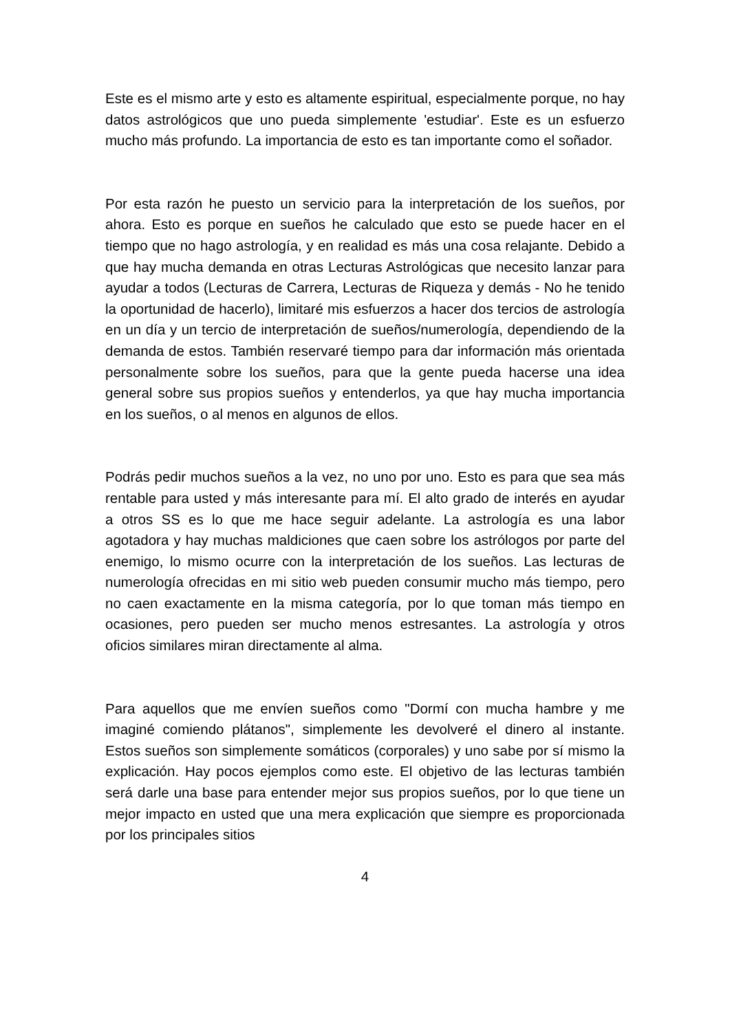Este es el mismo arte y esto es altamente espiritual, especialmente porque, no hay datos astrológicos que uno pueda simplemente 'estudiar'. Este es un esfuerzo mucho más profundo. La importancia de esto es tan importante como el soñador.
Por esta razón he puesto un servicio para la interpretación de los sueños, por ahora. Esto es porque en sueños he calculado que esto se puede hacer en el tiempo que no hago astrología, y en realidad es más una cosa relajante. Debido a que hay mucha demanda en otras Lecturas Astrológicas que necesito lanzar para ayudar a todos (Lecturas de Carrera, Lecturas de Riqueza y demás - No he tenido la oportunidad de hacerlo), limitaré mis esfuerzos a hacer dos tercios de astrología en un día y un tercio de interpretación de sueños/numerología, dependiendo de la demanda de estos. También reservaré tiempo para dar información más orientada personalmente sobre los sueños, para que la gente pueda hacerse una idea general sobre sus propios sueños y entenderlos, ya que hay mucha importancia en los sueños, o al menos en algunos de ellos.
Podrás pedir muchos sueños a la vez, no uno por uno. Esto es para que sea más rentable para usted y más interesante para mí. El alto grado de interés en ayudar a otros SS es lo que me hace seguir adelante. La astrología es una labor agotadora y hay muchas maldiciones que caen sobre los astrólogos por parte del enemigo, lo mismo ocurre con la interpretación de los sueños. Las lecturas de numerología ofrecidas en mi sitio web pueden consumir mucho más tiempo, pero no caen exactamente en la misma categoría, por lo que toman más tiempo en ocasiones, pero pueden ser mucho menos estresantes. La astrología y otros oficios similares miran directamente al alma.
Para aquellos que me envíen sueños como "Dormí con mucha hambre y me imaginé comiendo plátanos", simplemente les devolveré el dinero al instante. Estos sueños son simplemente somáticos (corporales) y uno sabe por sí mismo la explicación. Hay pocos ejemplos como este. El objetivo de las lecturas también será darle una base para entender mejor sus propios sueños, por lo que tiene un mejor impacto en usted que una mera explicación que siempre es proporcionada por los principales sitios
4